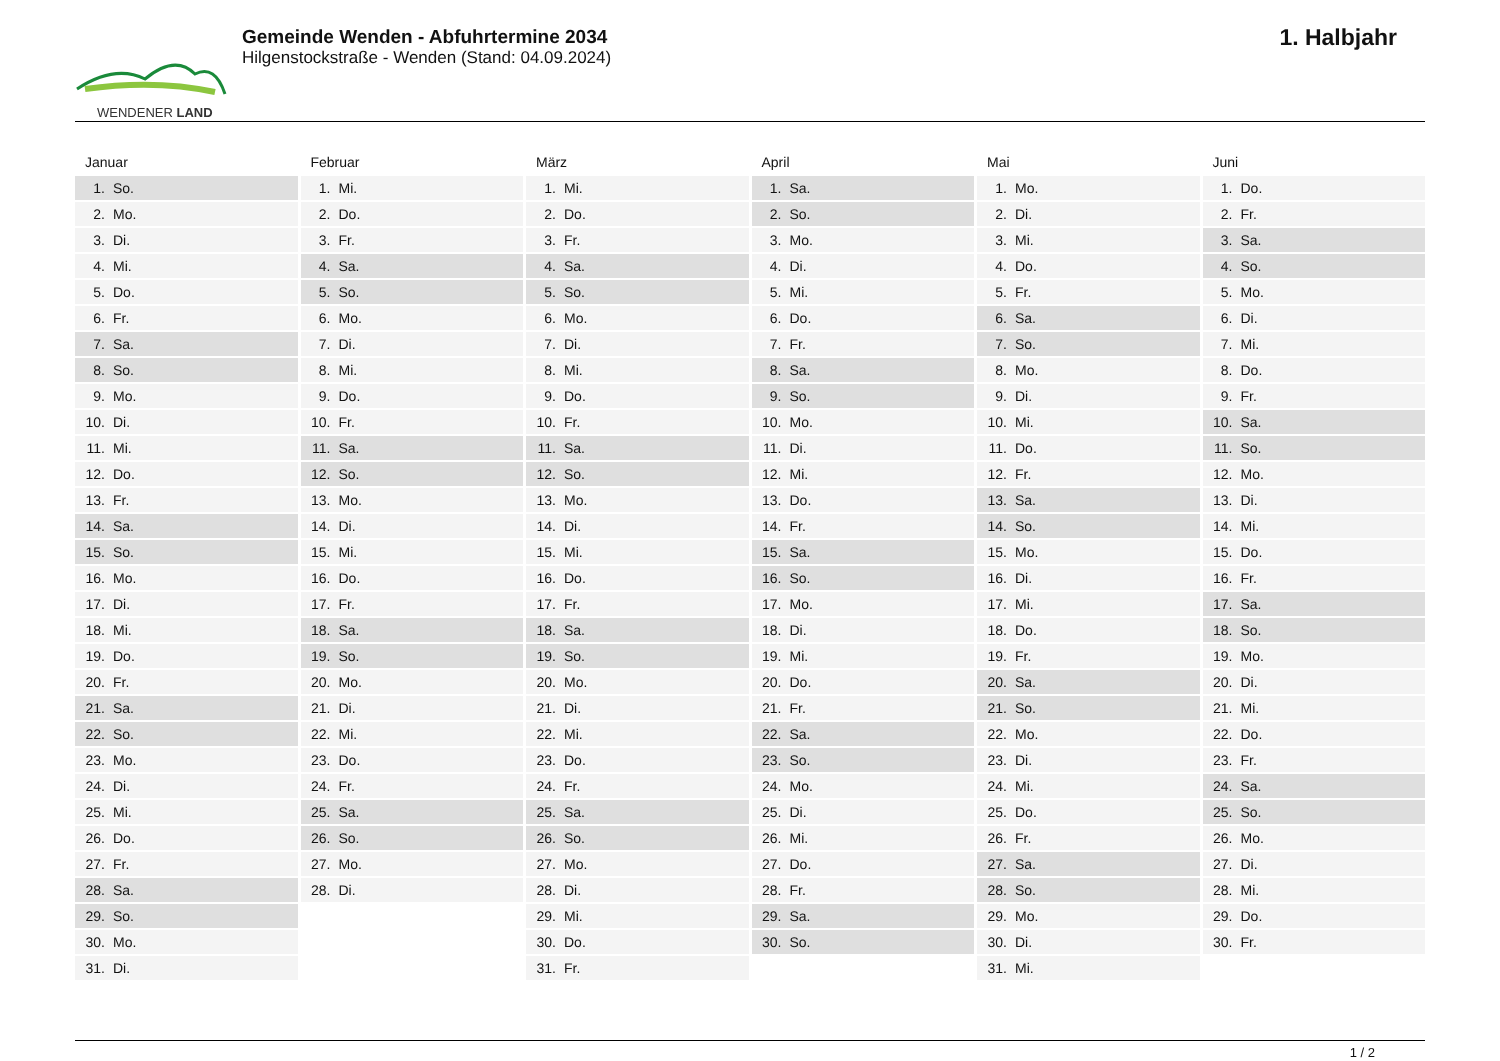WENDENER LAND
Gemeinde Wenden - Abfuhrtermine 2034
Hilgenstockstraße - Wenden (Stand: 04.09.2024)
1. Halbjahr
Januar
| 1. | So. |
| 2. | Mo. |
| 3. | Di. |
| 4. | Mi. |
| 5. | Do. |
| 6. | Fr. |
| 7. | Sa. |
| 8. | So. |
| 9. | Mo. |
| 10. | Di. |
| 11. | Mi. |
| 12. | Do. |
| 13. | Fr. |
| 14. | Sa. |
| 15. | So. |
| 16. | Mo. |
| 17. | Di. |
| 18. | Mi. |
| 19. | Do. |
| 20. | Fr. |
| 21. | Sa. |
| 22. | So. |
| 23. | Mo. |
| 24. | Di. |
| 25. | Mi. |
| 26. | Do. |
| 27. | Fr. |
| 28. | Sa. |
| 29. | So. |
| 30. | Mo. |
| 31. | Di. |
Februar
| 1. | Mi. |
| 2. | Do. |
| 3. | Fr. |
| 4. | Sa. |
| 5. | So. |
| 6. | Mo. |
| 7. | Di. |
| 8. | Mi. |
| 9. | Do. |
| 10. | Fr. |
| 11. | Sa. |
| 12. | So. |
| 13. | Mo. |
| 14. | Di. |
| 15. | Mi. |
| 16. | Do. |
| 17. | Fr. |
| 18. | Sa. |
| 19. | So. |
| 20. | Mo. |
| 21. | Di. |
| 22. | Mi. |
| 23. | Do. |
| 24. | Fr. |
| 25. | Sa. |
| 26. | So. |
| 27. | Mo. |
| 28. | Di. |
März
| 1. | Mi. |
| 2. | Do. |
| 3. | Fr. |
| 4. | Sa. |
| 5. | So. |
| 6. | Mo. |
| 7. | Di. |
| 8. | Mi. |
| 9. | Do. |
| 10. | Fr. |
| 11. | Sa. |
| 12. | So. |
| 13. | Mo. |
| 14. | Di. |
| 15. | Mi. |
| 16. | Do. |
| 17. | Fr. |
| 18. | Sa. |
| 19. | So. |
| 20. | Mo. |
| 21. | Di. |
| 22. | Mi. |
| 23. | Do. |
| 24. | Fr. |
| 25. | Sa. |
| 26. | So. |
| 27. | Mo. |
| 28. | Di. |
| 29. | Mi. |
| 30. | Do. |
| 31. | Fr. |
April
| 1. | Sa. |
| 2. | So. |
| 3. | Mo. |
| 4. | Di. |
| 5. | Mi. |
| 6. | Do. |
| 7. | Fr. |
| 8. | Sa. |
| 9. | So. |
| 10. | Mo. |
| 11. | Di. |
| 12. | Mi. |
| 13. | Do. |
| 14. | Fr. |
| 15. | Sa. |
| 16. | So. |
| 17. | Mo. |
| 18. | Di. |
| 19. | Mi. |
| 20. | Do. |
| 21. | Fr. |
| 22. | Sa. |
| 23. | So. |
| 24. | Mo. |
| 25. | Di. |
| 26. | Mi. |
| 27. | Do. |
| 28. | Fr. |
| 29. | Sa. |
| 30. | So. |
Mai
| 1. | Mo. |
| 2. | Di. |
| 3. | Mi. |
| 4. | Do. |
| 5. | Fr. |
| 6. | Sa. |
| 7. | So. |
| 8. | Mo. |
| 9. | Di. |
| 10. | Mi. |
| 11. | Do. |
| 12. | Fr. |
| 13. | Sa. |
| 14. | So. |
| 15. | Mo. |
| 16. | Di. |
| 17. | Mi. |
| 18. | Do. |
| 19. | Fr. |
| 20. | Sa. |
| 21. | So. |
| 22. | Mo. |
| 23. | Di. |
| 24. | Mi. |
| 25. | Do. |
| 26. | Fr. |
| 27. | Sa. |
| 28. | So. |
| 29. | Mo. |
| 30. | Di. |
| 31. | Mi. |
Juni
| 1. | Do. |
| 2. | Fr. |
| 3. | Sa. |
| 4. | So. |
| 5. | Mo. |
| 6. | Di. |
| 7. | Mi. |
| 8. | Do. |
| 9. | Fr. |
| 10. | Sa. |
| 11. | So. |
| 12. | Mo. |
| 13. | Di. |
| 14. | Mi. |
| 15. | Do. |
| 16. | Fr. |
| 17. | Sa. |
| 18. | So. |
| 19. | Mo. |
| 20. | Di. |
| 21. | Mi. |
| 22. | Do. |
| 23. | Fr. |
| 24. | Sa. |
| 25. | So. |
| 26. | Mo. |
| 27. | Di. |
| 28. | Mi. |
| 29. | Do. |
| 30. | Fr. |
1 / 2